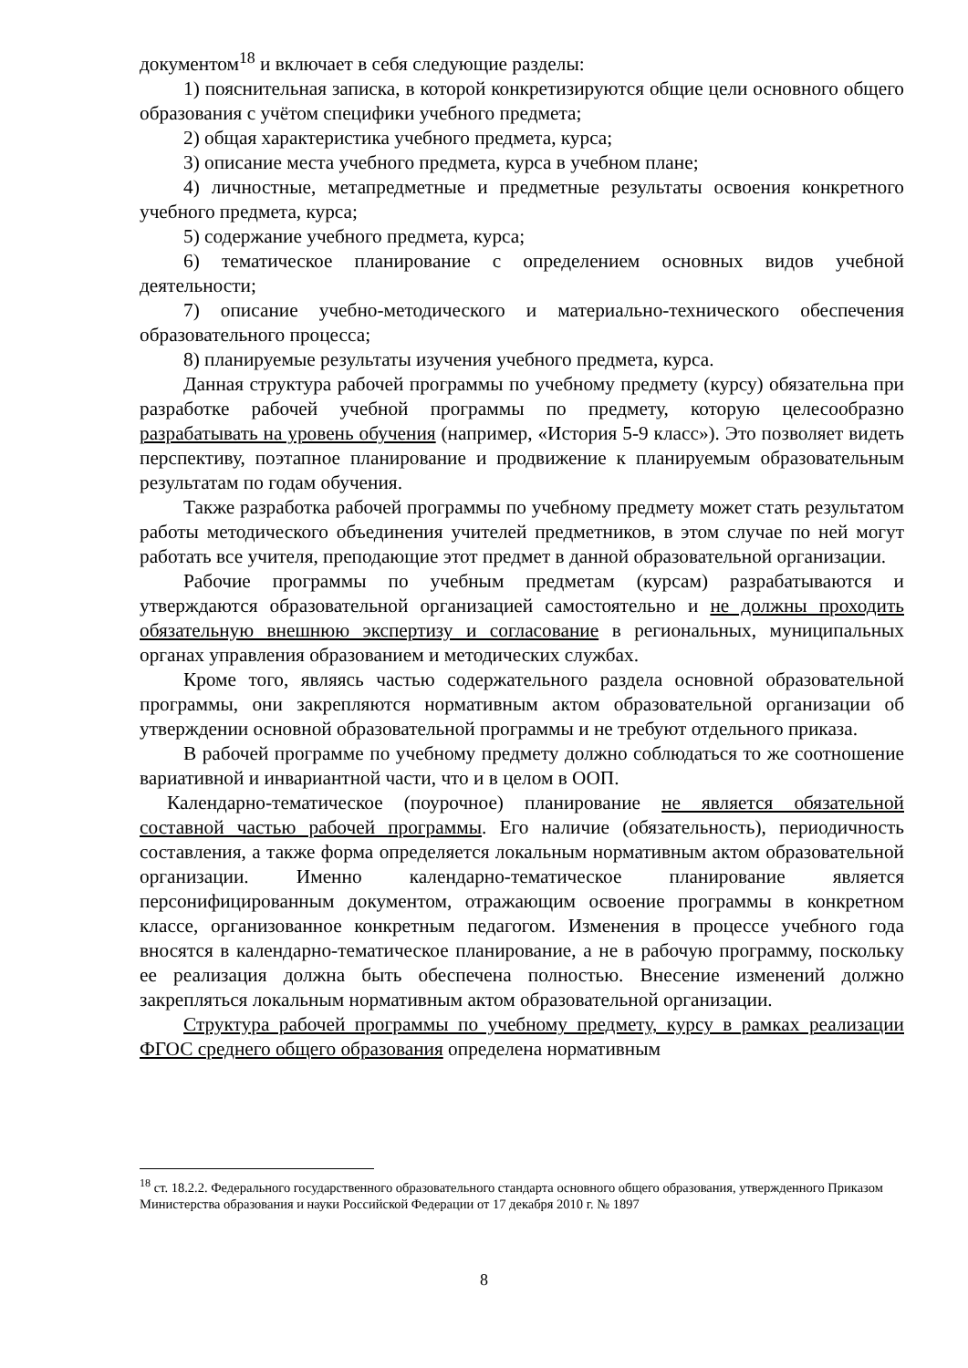документом<sup>18</sup> и включает в себя следующие разделы:
1) пояснительная записка, в которой конкретизируются общие цели основного общего образования с учётом специфики учебного предмета;
2) общая характеристика учебного предмета, курса;
3) описание места учебного предмета, курса в учебном плане;
4) личностные, метапредметные и предметные результаты освоения конкретного учебного предмета, курса;
5) содержание учебного предмета, курса;
6) тематическое планирование с определением основных видов учебной деятельности;
7) описание учебно-методического и материально-технического обеспечения образовательного процесса;
8) планируемые результаты изучения учебного предмета, курса.
Данная структура рабочей программы по учебному предмету (курсу) обязательна при разработке рабочей учебной программы по предмету, которую целесообразно разрабатывать на уровень обучения (например, «История 5-9 класс»). Это позволяет видеть перспективу, поэтапное планирование и продвижение к планируемым образовательным результатам по годам обучения.
Также разработка рабочей программы по учебному предмету может стать результатом работы методического объединения учителей предметников, в этом случае по ней могут работать все учителя, преподающие этот предмет в данной образовательной организации.
Рабочие программы по учебным предметам (курсам) разрабатываются и утверждаются образовательной организацией самостоятельно и не должны проходить обязательную внешнюю экспертизу и согласование в региональных, муниципальных органах управления образованием и методических службах.
Кроме того, являясь частью содержательного раздела основной образовательной программы, они закрепляются нормативным актом образовательной организации об утверждении основной образовательной программы и не требуют отдельного приказа.
В рабочей программе по учебному предмету должно соблюдаться то же соотношение вариативной и инвариантной части, что и в целом в ООП.
Календарно-тематическое (поурочное) планирование не является обязательной составной частью рабочей программы. Его наличие (обязательность), периодичность составления, а также форма определяется локальным нормативным актом образовательной организации. Именно календарно-тематическое планирование является персонифицированным документом, отражающим освоение программы в конкретном классе, организованное конкретным педагогом. Изменения в процессе учебного года вносятся в календарно-тематическое планирование, а не в рабочую программу, поскольку ее реализация должна быть обеспечена полностью. Внесение изменений должно закрепляться локальным нормативным актом образовательной организации.
Структура рабочей программы по учебному предмету, курсу в рамках реализации ФГОС среднего общего образования определена нормативным
<sup>18</sup> ст. 18.2.2. Федерального государственного образовательного стандарта основного общего образования, утвержденного Приказом Министерства образования и науки Российской Федерации от 17 декабря 2010 г. № 1897
8